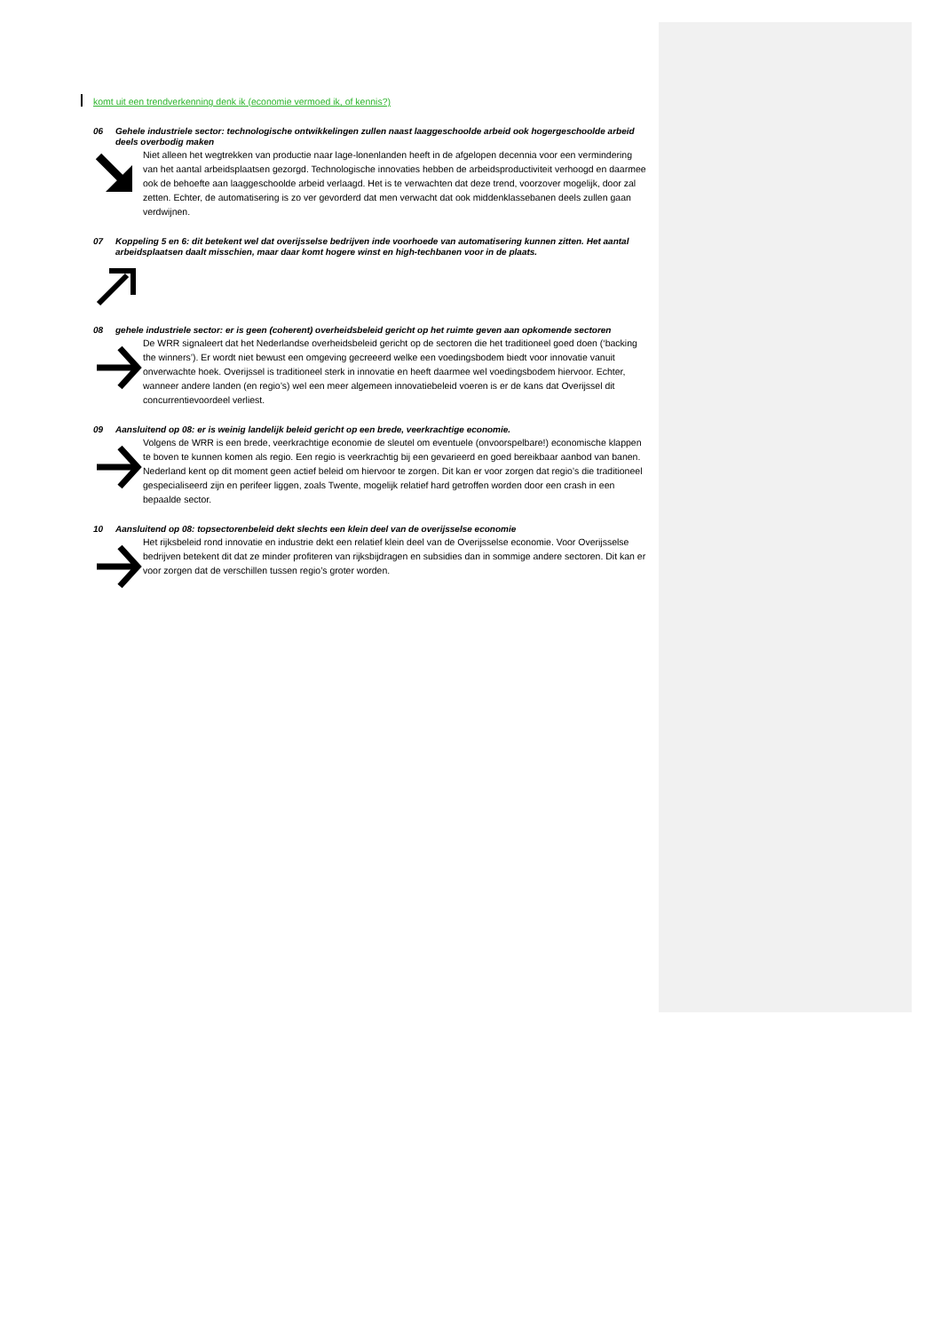komt uit een trendverkenning denk ik (economie vermoed ik, of kennis?)
06 Gehele industriele sector: technologische ontwikkelingen zullen naast laaggeschoolde arbeid ook hogergeschoolde arbeid deels overbodig maken
Niet alleen het wegtrekken van productie naar lage-lonenlanden heeft in de afgelopen decennia voor een vermindering van het aantal arbeidsplaatsen gezorgd. Technologische innovaties hebben de arbeidsproductiviteit verhoogd en daarmee ook de behoefte aan laaggeschoolde arbeid verlaagd. Het is te verwachten dat deze trend, voorzover mogelijk, door zal zetten. Echter, de automatisering is zo ver gevorderd dat men verwacht dat ook middenklassebanen deels zullen gaan verdwijnen.
07 Koppeling 5 en 6: dit betekent wel dat overijsselse bedrijven inde voorhoede van automatisering kunnen zitten. Het aantal arbeidsplaatsen daalt misschien, maar daar komt hogere winst en high-techbanen voor in de plaats.
08 gehele industriele sector: er is geen (coherent) overheidsbeleid gericht op het ruimte geven aan opkomende sectoren
De WRR signaleert dat het Nederlandse overheidsbeleid gericht op de sectoren die het traditioneel goed doen (‘backing the winners’). Er wordt niet bewust een omgeving gecreeerd welke een voedingsbodem biedt voor innovatie vanuit onverwachte hoek. Overijssel is traditioneel sterk in innovatie en heeft daarmee wel voedingsbodem hiervoor. Echter, wanneer andere landen (en regio’s) wel een meer algemeen innovatiebeleid voeren is er de kans dat Overijssel dit concurrentievoordeel verliest.
09 Aansluitend op 08: er is weinig landelijk beleid gericht op een brede, veerkrachtige economie.
Volgens de WRR is een brede, veerkrachtige economie de sleutel om eventuele (onvoorspelbare!) economische klappen te boven te kunnen komen als regio. Een regio is veerkrachtig bij een gevarieerd en goed bereikbaar aanbod van banen. Nederland kent op dit moment geen actief beleid om hiervoor te zorgen. Dit kan er voor zorgen dat regio’s die traditioneel gespecialiseerd zijn en perifeer liggen, zoals Twente, mogelijk relatief hard getroffen worden door een crash in een bepaalde sector.
10 Aansluitend op 08: topsectorenbeleid dekt slechts een klein deel van de overijsselse economie
Het rijksbeleid rond innovatie en industrie dekt een relatief klein deel van de Overijsselse economie. Voor Overijsselse bedrijven betekent dit dat ze minder profiteren van rijksbijdragen en subsidies dan in sommige andere sectoren. Dit kan er voor zorgen dat de verschillen tussen regio’s groter worden.